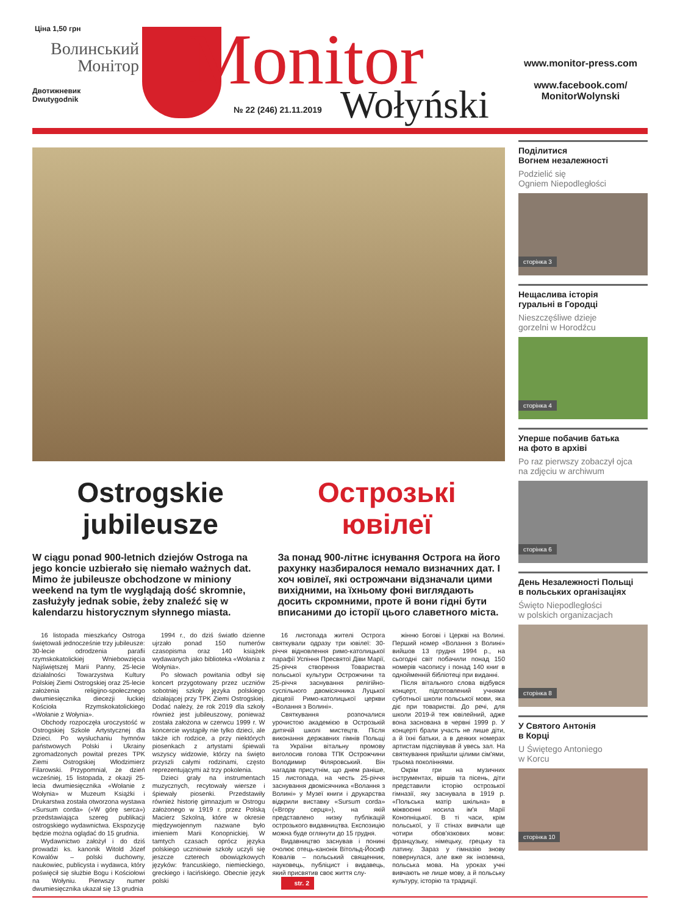Ціна 1,50 грн
Волинський
Монітор
Двотижневик
Dwutygodnik
Monitor
№ 22 (246) 21.11.2019 Wołyński
www.monitor-press.com
www.facebook.com/
MonitorWolynski
Ostrogskie
jubileusze
Острозькі
ювілеї
W ciągu ponad 900-letnich dziejów Ostroga na jego koncie uzbierało się niemało ważnych dat. Mimo że jubileusze obchodzone w miniony weekend na tym tle wyglądają dość skromnie, zasłużyły jednak sobie, żeby znaleźć się w kalendarzu historycznym słynnego miasta.
За понад 900-літнє існування Острога на його рахунку назбиралося немало визначних дат. І хоч ювілеї, які острожчани відзначали цими вихідними, на їхньому фоні виглядають досить скромними, проте й вони гідні бути вписаними до історії цього славетного міста.
16 listopada mieszkańcy Ostroga świętowali jednocześnie trzy jubileusze: 30-lecie odrodzenia parafii rzymskokatolickiej Wniebowzięcia Najświętszej Marii Panny, 25-lecie działalności Towarzystwa Kultury Polskiej Ziemi Ostrogskiej oraz 25-lecie założenia religijno-społecznego dwumiesięcznika diecezji łuckiej Kościoła Rzymskokatolickiego «Wołanie z Wołynia».
Obchody rozpoczęła uroczystość w Ostrogskiej Szkole Artystycznej dla Dzieci. Po wysłuchaniu hymnów państwowych Polski i Ukrainy zgromadzonych powitał prezes TPK Ziemi Ostrogskiej Włodzimierz Filarowski. Przypomniał, że dzień wcześniej, 15 listopada, z okazji 25-lecia dwumiesięcznika «Wołanie z Wołynia» w Muzeum Książki i Drukarstwa została otworzona wystawa «Sursum corda» («W górę serca») przedstawiająca szereg publikacji ostrogskiego wydawnictwa. Ekspozycję będzie można oglądać do 15 grudnia.
Wydawnictwo założył i do dziś prowadzi ks. kanonik Witold Józef Kowalów – polski duchowny, naukowiec, publicysta i wydawca, który poświęcił się służbie Bogu i Kościołowi na Wołyniu. Pierwszy numer dwumiesięcznika ukazał się 13 grudnia
1994 r., do dziś światło dzienne ujrzało ponad 150 numerów czasopisma oraz 140 książek wydawanych jako biblioteka «Wołania z Wołynia».
Po słowach powitania odbył się koncert przygotowany przez uczniów sobotniej szkoły języka polskiego działającej przy TPK Ziemi Ostrogskiej. Dodać należy, że rok 2019 dla szkoły również jest jubileuszowy, ponieważ została założona w czerwcu 1999 r. W koncercie wystąpiły nie tylko dzieci, ale także ich rodzice, a przy niektórych piosenkach z artystami śpiewali wszyscy widzowie, którzy na święto przyszli całymi rodzinami, często reprezentującymi aż trzy pokolenia.
Dzieci grały na instrumentach muzycznych, recytowały wiersze i śpiewały piosenki. Przedstawiły również historię gimnazjum w Ostrogu założonego w 1919 r. przez Polską Macierz Szkolną, które w okresie międzywojennym nazwane było imieniem Marii Konopnickiej. W tamtych czasach oprócz języka polskiego uczniowie szkoły uczyli się jeszcze czterech obowiązkowych języków: francuskiego, niemieckiego, greckiego i łacińskiego. Obecnie język polski
16 листопада жителі Острога святкували одразу три ювілеї: 30-річчя відновлення римо-католицької парафії Успіння Пресвятої Діви Марії, 25-річчя створення Товариства польської культури Острожчини та 25-річчя заснування релігійно-суспільного двомісячника Луцької дієцезії Римо-католицької церкви «Волання з Волині».
Святкування розпочалися урочистою академією в Острозькій дитячій школі мистецтв. Після виконання державних гімнів Польщі та України вітальну промову виголосив голова ТПК Острожчини Володимир Філяровський. Він нагадав присутнім, що днем раніше, 15 листопада, на честь 25-річчя заснування двомісячника «Волання з Волині» у Музеї книги і друкарства відкрили виставку «Sursum corda» («Вгору серця»), на якій представлено низку публікацій острозького видавництва. Експозицію можна буде оглянути до 15 грудня.
Видавництво заснував і понині очолює отець-канонік Вітольд-Йосиф Ковалів – польський священник, науковець, публіцист і видавець, який присвятив своє життя слу-
str. 2
жінню Богові і Церкві на Волині. Перший номер «Волання з Волині» вийшов 13 грудня 1994 р., на сьогодні світ побачили понад 150 номерів часопису і понад 140 книг в однойменній бібліотеці при виданні.
Після вітального слова відбувся концерт, підготовлений учнями суботньої школи польської мови, яка діє при товаристві. До речі, для школи 2019-й теж ювілейний, адже вона заснована в червні 1999 р. У концерті брали участь не лише діти, а й їхні батьки, а в деяких номерах артистам підспівував й увесь зал. На святкування прийшли цілими сім'ями, трьома поколіннями.
Окрім гри на музичних інструментах, віршів та пісень, діти представили історію острозької гімназії, яку заснувала в 1919 р. «Польська матір шкільна» в міжвоєнні носила ім'я Марії Конопніцької. В ті часи, крім польської, у її стінах вивчали ще чотири обов'язкових мови: французьку, німецьку, грецьку та латину. Зараз у гімназію знову повернулася, але вже як іноземна, польська мова. На уроках учні вивчають не лише мову, а й польську культуру, історію та традиції.
Поділитися
Вогнем незалежності
Podzielić się
Ogniem Niepodległości
сторінка 3
Нещаслива історія
гуральні в Городці
Nieszczęśliwe dzieje
gorzelni w Horodźcu
сторінка 4
Уперше побачив батька
на фото в архіві
Po raz pierwszy zobaczył ojca
na zdjęciu w archiwum
сторінка 6
День Незалежності Польщі
в польських організаціях
Święto Niepodległości
w polskich organizacjach
сторінка 8
У Святого Антонія
в Корці
U Świętego Antoniego
w Korcu
сторінка 10